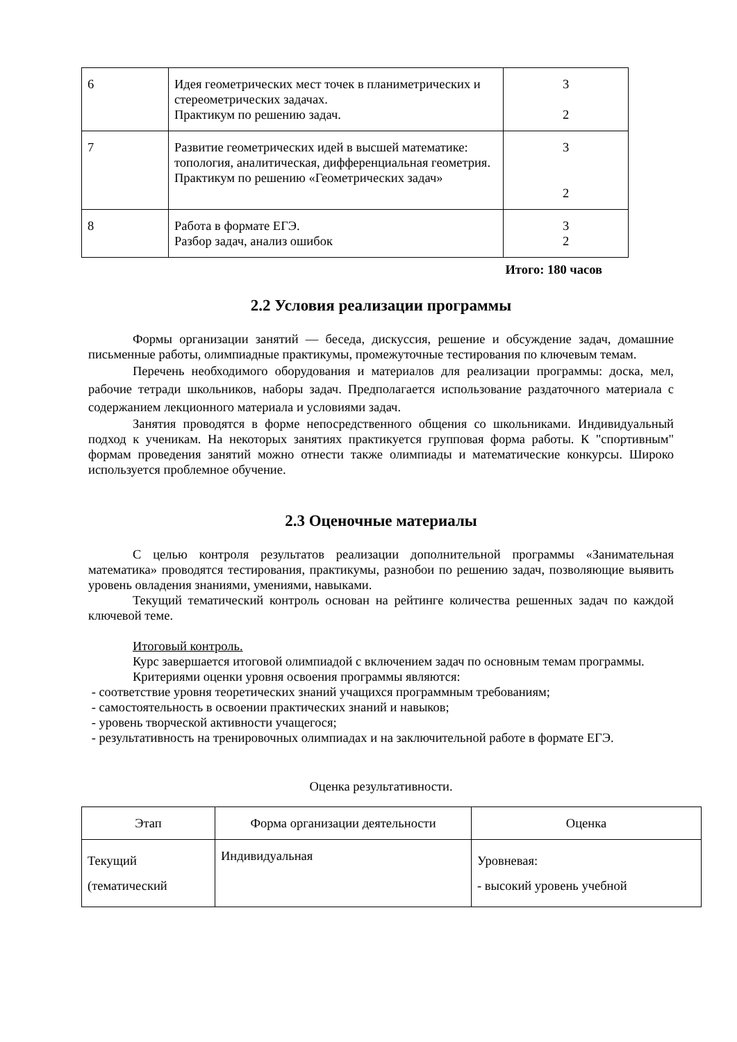| 6 | Идея геометрических мест точек в планиметрических и стереометрических задачах. Практикум по решению задач. | 3 2 |
| 7 | Развитие геометрических идей в высшей математике: топология, аналитическая, дифференциальная геометрия. Практикум по решению «Геометрических задач» | 3 2 |
| 8 | Работа в формате ЕГЭ. Разбор задач, анализ ошибок | 3 2 |
Итого: 180 часов
2.2 Условия реализации программы
Формы организации занятий — беседа, дискуссия, решение и обсуждение задач, домашние письменные работы, олимпиадные практикумы, промежуточные тестирования по ключевым темам.
Перечень необходимого оборудования и материалов для реализации программы: доска, мел, рабочие тетради школьников, наборы задач. Предполагается использование раздаточного материала с содержанием лекционного материала и условиями задач.
Занятия проводятся в форме непосредственного общения со школьниками. Индивидуальный подход к ученикам. На некоторых занятиях практикуется групповая форма работы. К "спортивным" формам проведения занятий можно отнести также олимпиады и математические конкурсы. Широко используется проблемное обучение.
2.3 Оценочные материалы
С целью контроля результатов реализации дополнительной программы «Занимательная математика» проводятся тестирования, практикумы, разнобои по решению задач, позволяющие выявить уровень овладения знаниями, умениями, навыками.
Текущий тематический контроль основан на рейтинге количества решенных задач по каждой ключевой теме.
Итоговый контроль.
Курс завершается итоговой олимпиадой с включением задач по основным темам программы.
Критериями оценки уровня освоения программы являются:
- соответствие уровня теоретических знаний учащихся программным требованиям;
- самостоятельность в освоении практических знаний и навыков;
- уровень творческой активности учащегося;
- результативность на тренировочных олимпиадах и на заключительной работе в формате ЕГЭ.
Оценка результативности.
| Этап | Форма организации деятельности | Оценка |
| Текущий (тематический | Индивидуальная | Уровневая: - высокий уровень учебной |